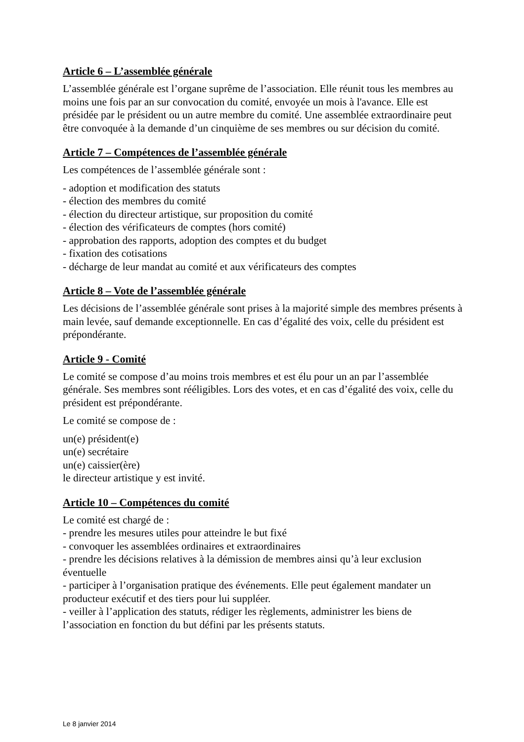Article 6 – L’assemblée générale
L’assemblée générale est l’organe suprême de l’association. Elle réunit tous les membres au moins une fois par an sur convocation du comité, envoyée un mois à l'avance. Elle est présidée par le président ou un autre membre du comité. Une assemblée extraordinaire peut être convoquée à la demande d’un cinquième de ses membres ou sur décision du comité.
Article 7 – Compétences de l’assemblée générale
Les compétences de l’assemblée générale sont :
- adoption et modification des statuts
- élection des membres du comité
- élection du directeur artistique, sur proposition du comité
- élection des vérificateurs de comptes (hors comité)
- approbation des rapports, adoption des comptes et du budget
- fixation des cotisations
- décharge de leur mandat au comité et aux vérificateurs des comptes
Article 8 – Vote de l’assemblée générale
Les décisions de l’assemblée générale sont prises à la majorité simple des membres présents à main levée, sauf demande exceptionnelle. En cas d’égalité des voix, celle du président est prépondérante.
Article 9 - Comité
Le comité se compose d’au moins trois membres et est élu pour un an par l’assemblée générale. Ses membres sont rééligibles. Lors des votes, et en cas d’égalité des voix, celle du président est prépondérante.
Le comité se compose de :
un(e) président(e)
un(e) secrétaire
un(e) caissier(ère)
le directeur artistique y est invité.
Article 10 – Compétences du comité
Le comité est chargé de :
- prendre les mesures utiles pour atteindre le but fixé
- convoquer les assemblées ordinaires et extraordinaires
- prendre les décisions relatives à la démission de membres ainsi qu’à leur exclusion éventuelle
- participer à l’organisation pratique des événements. Elle peut également mandater un producteur exécutif et des tiers pour lui suppléer.
- veiller à l’application des statuts, rédiger les règlements, administrer les biens de l’association en fonction du but défini par les présents statuts.
Le 8 janvier 2014